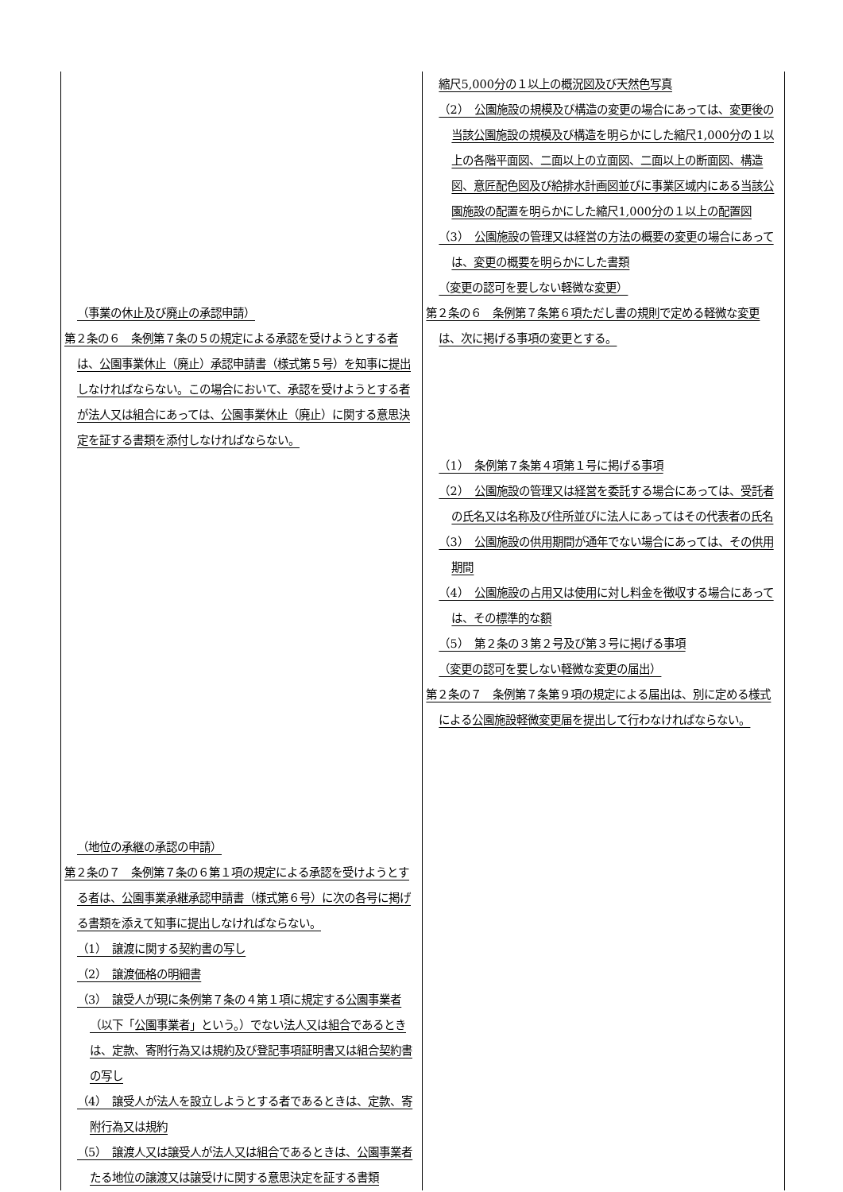| （事業の休止及び廃止の承認申請） 第２条の６ 条例第７条の５の規定による承認を受けようとする者は、公園事業休止（廃止）承認申請書（様式第５号）を知事に提出しなければならない。この場合において、承認を受けようとする者が法人又は組合にあっては、公園事業休止（廃止）に関する意思決定を証する書類を添付しなければならない。 （地位の承継の承認の申請） 第２条の７ 条例第７条の６第１項の規定による承認を受けようとする者は、公園事業承継承認申請書（様式第６号）に次の各号に掲げる書類を添えて知事に提出しなければならない。 （1） 譲渡に関する契約書の写し （2） 譲渡価格の明細書 （3） 譲受人が現に条例第７条の４第１項に規定する公園事業者（以下「公園事業者」という。）でない法人又は組合であるときは、定款、寄附行為又は規約及び登記事項証明書又は組合契約書の写し （4） 譲受人が法人を設立しようとする者であるときは、定款、寄附行為又は規約 （5） 譲渡人又は譲受人が法人又は組合であるときは、公園事業者たる地位の譲渡又は譲受けに関する意思決定を証する書類 | 縮尺5,000分の１以上の概況図及び天然色写真 （2） 公園施設の規模及び構造の変更の場合にあっては、変更後の当該公園施設の規模及び構造を明らかにした縮尺1,000分の１以上の各階平面図、二面以上の立面図、二面以上の断面図、構造図、意匠配色図及び給排水計画図並びに事業区域内にある当該公園施設の配置を明らかにした縮尺1,000分の１以上の配置図 （3） 公園施設の管理又は経営の方法の概要の変更の場合にあっては、変更の概要を明らかにした書類 （変更の認可を要しない軽微な変更） 第２条の６ 条例第７条第６項ただし書の規則で定める軽微な変更は、次に掲げる事項の変更とする。 （1） 条例第７条第４項第１号に掲げる事項 （2） 公園施設の管理又は経営を委託する場合にあっては、受託者の氏名又は名称及び住所並びに法人にあってはその代表者の氏名 （3） 公園施設の供用期間が通年でない場合にあっては、その供用期間 （4） 公園施設の占用又は使用に対し料金を徴収する場合にあっては、その標準的な額 （5） 第２条の３第２号及び第３号に掲げる事項 （変更の認可を要しない軽微な変更の届出） 第２条の７ 条例第７条第９項の規定による届出は、別に定める様式による公園施設軽微変更届を提出して行わなければならない。 |